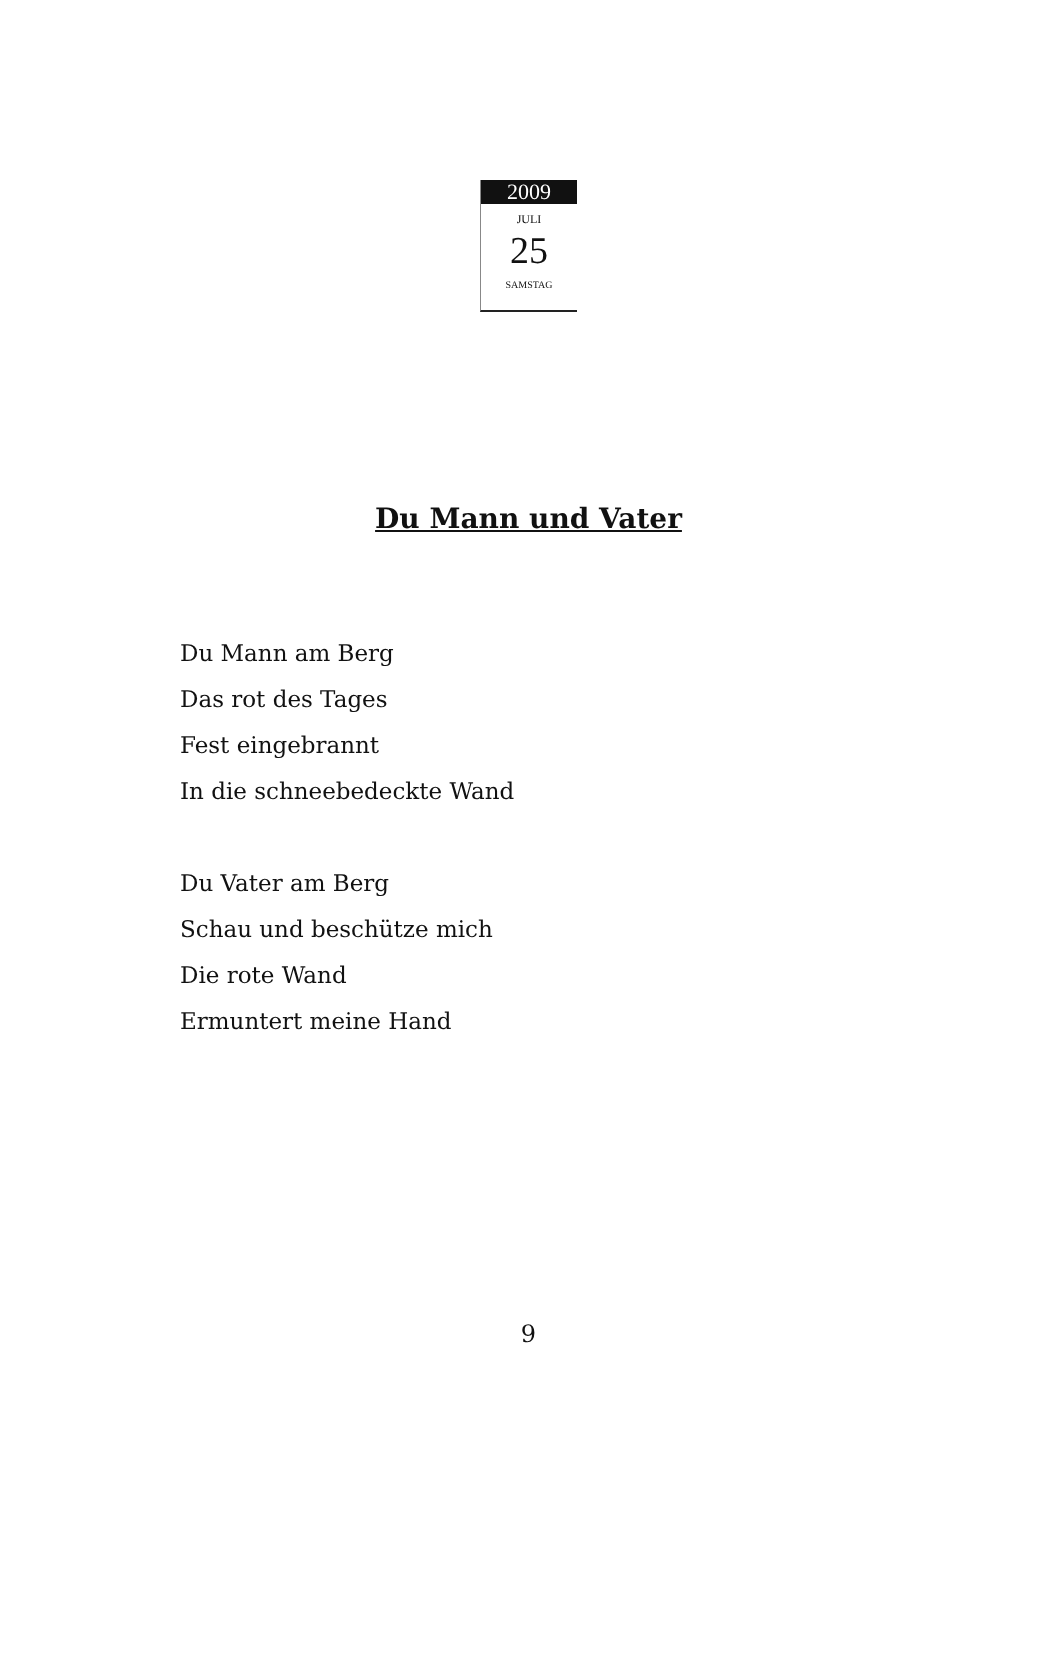2009
JULI
25
SAMSTAG
Du Mann und Vater
Du Mann am Berg
Das rot des Tages
Fest eingebrannt
In die schneebedeckte Wand
Du Vater am Berg
Schau und beschütze mich
Die rote Wand
Ermuntert meine Hand
9